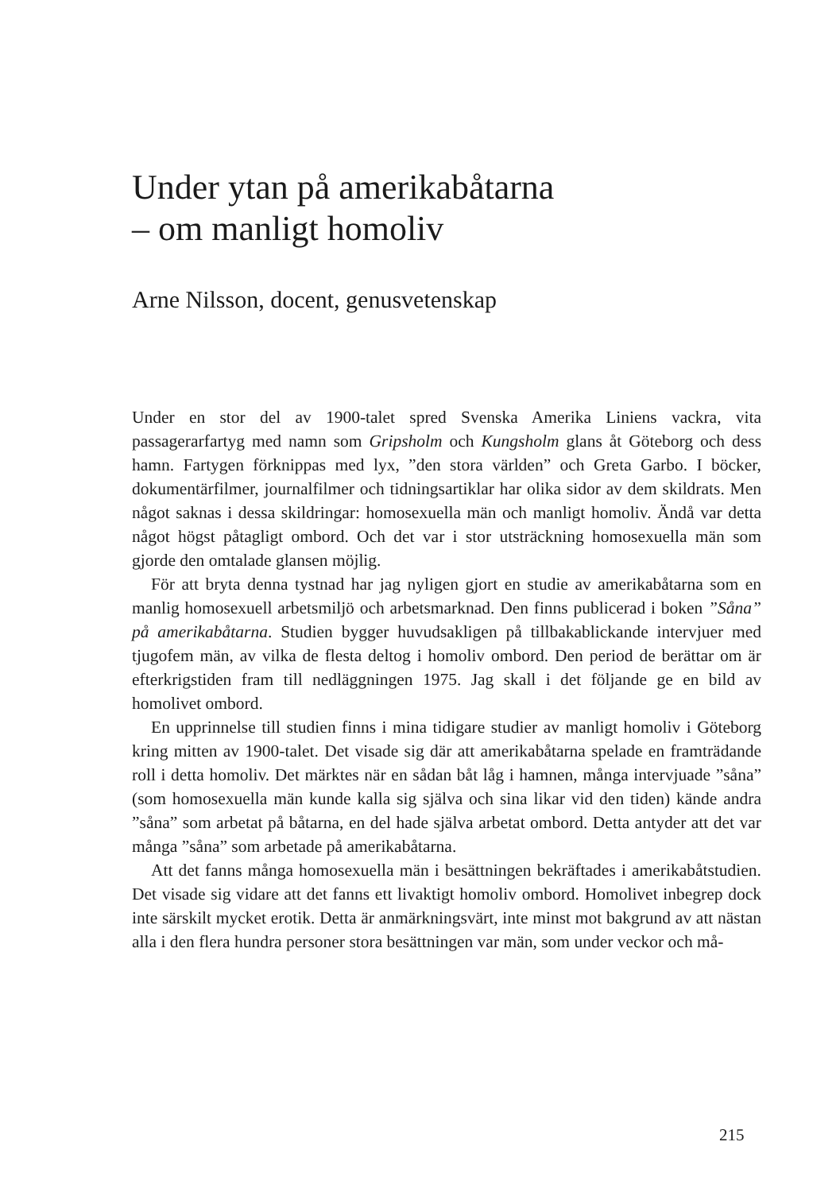Under ytan på amerikabåtarna
– om manligt homoliv
Arne Nilsson, docent, genusvetenskap
Under en stor del av 1900-talet spred Svenska Amerika Liniens vackra, vita passagerarfartyg med namn som Gripsholm och Kungsholm glans åt Göteborg och dess hamn. Fartygen förknippas med lyx, ”den stora världen” och Greta Garbo. I böcker, dokumentärfilmer, journalfilmer och tidningsartiklar har olika sidor av dem skildrats. Men något saknas i dessa skildringar: homosexuella män och manligt homoliv. Ändå var detta något högst påtagligt ombord. Och det var i stor utsträckning homosexuella män som gjorde den omtalade glansen möjlig.
För att bryta denna tystnad har jag nyligen gjort en studie av amerikabåtarna som en manlig homosexuell arbetsmiljö och arbetsmarknad. Den finns publicerad i boken ”Såna” på amerikabåtarna. Studien bygger huvudsakligen på tillbakablickande intervjuer med tjugofem män, av vilka de flesta deltog i homoliv ombord. Den period de berättar om är efterkrigstiden fram till nedläggningen 1975. Jag skall i det följande ge en bild av homolivet ombord.
En upprinnelse till studien finns i mina tidigare studier av manligt homoliv i Göteborg kring mitten av 1900-talet. Det visade sig där att amerikabåtarna spelade en framträdande roll i detta homoliv. Det märktes när en sådan båt låg i hamnen, många intervjuade ”såna” (som homosexuella män kunde kalla sig själva och sina likar vid den tiden) kände andra ”såna” som arbetat på båtarna, en del hade själva arbetat ombord. Detta antyder att det var många ”såna” som arbetade på amerikabåtarna.
Att det fanns många homosexuella män i besättningen bekräftades i amerikabåtstudien. Det visade sig vidare att det fanns ett livaktigt homoliv ombord. Homolivet inbegrep dock inte särskilt mycket erotik. Detta är anmärkningsvärt, inte minst mot bakgrund av att nästan alla i den flera hundra personer stora besättningen var män, som under veckor och må-
215